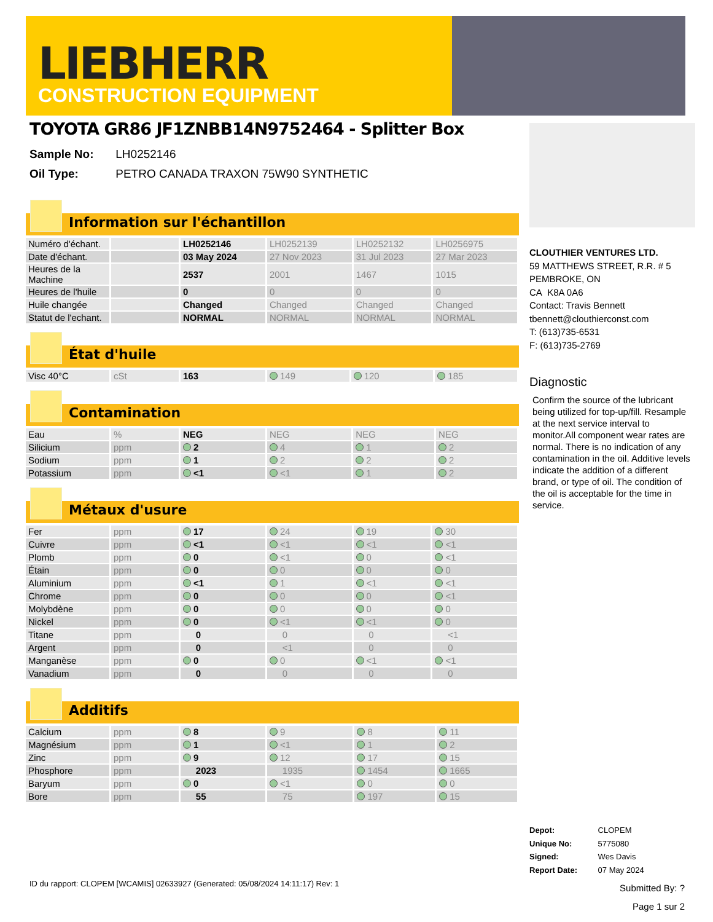LIEBHERR
CONSTRUCTION EQUIPMENT
TOYOTA GR86 JF1ZNBB14N9752464 - Splitter Box
Sample No: LH0252146
Oil Type: PETRO CANADA TRAXON 75W90 SYNTHETIC
Information sur l'échantillon
| Numéro d'échant. | | LH0252146 | LH0252139 | LH0252132 | LH0256975 |
| Date d'échant. | | 03 May 2024 | 27 Nov 2023 | 31 Jul 2023 | 27 Mar 2023 |
| Heures de la Machine | | 2537 | 2001 | 1467 | 1015 |
| Heures de l'huile | | 0 | 0 | 0 | 0 |
| Huile changée | | Changed | Changed | Changed | Changed |
| Statut de l'echant. | | NORMAL | NORMAL | NORMAL | NORMAL |
État d'huile
| Visc 40°C | cSt | 163 | 149 | 120 | 185 |
Contamination
| Eau | % | NEG | NEG | NEG | NEG |
| Silicium | ppm | 2 | 4 | 1 | 2 |
| Sodium | ppm | 1 | 2 | 2 | 2 |
| Potassium | ppm | <1 | <1 | 1 | 2 |
Métaux d'usure
| Fer | ppm | 17 | 24 | 19 | 30 |
| Cuivre | ppm | <1 | <1 | <1 | <1 |
| Plomb | ppm | 0 | <1 | 0 | <1 |
| Étain | ppm | 0 | 0 | 0 | 0 |
| Aluminium | ppm | <1 | 1 | <1 | <1 |
| Chrome | ppm | 0 | 0 | 0 | <1 |
| Molybdène | ppm | 0 | 0 | 0 | 0 |
| Nickel | ppm | 0 | <1 | <1 | 0 |
| Titane | ppm | 0 | 0 | 0 | <1 |
| Argent | ppm | 0 | <1 | 0 | 0 |
| Manganèse | ppm | 0 | 0 | <1 | <1 |
| Vanadium | ppm | 0 | 0 | 0 | 0 |
Additifs
| Calcium | ppm | 8 | 9 | 8 | 11 |
| Magnésium | ppm | 1 | <1 | 1 | 2 |
| Zinc | ppm | 9 | 12 | 17 | 15 |
| Phosphore | ppm | 2023 | 1935 | 1454 | 1665 |
| Baryum | ppm | 0 | <1 | 0 | 0 |
| Bore | ppm | 55 | 75 | 197 | 15 |
CLOUTHIER VENTURES LTD.
59 MATTHEWS STREET, R.R. # 5
PEMBROKE, ON
CA K8A 0A6
Contact: Travis Bennett
tbennett@clouthierconst.com
T: (613)735-6531
F: (613)735-2769
Diagnostic
Confirm the source of the lubricant being utilized for top-up/fill. Resample at the next service interval to monitor.All component wear rates are normal. There is no indication of any contamination in the oil. Additive levels indicate the addition of a different brand, or type of oil. The condition of the oil is acceptable for the time in service.
Depot: CLOPEM
Unique No: 5775080
Signed: Wes Davis
Report Date: 07 May 2024
ID du rapport: CLOPEM [WCAMIS] 02633927 (Generated: 05/08/2024 14:11:17) Rev: 1
Submitted By: ?
Page 1 sur 2